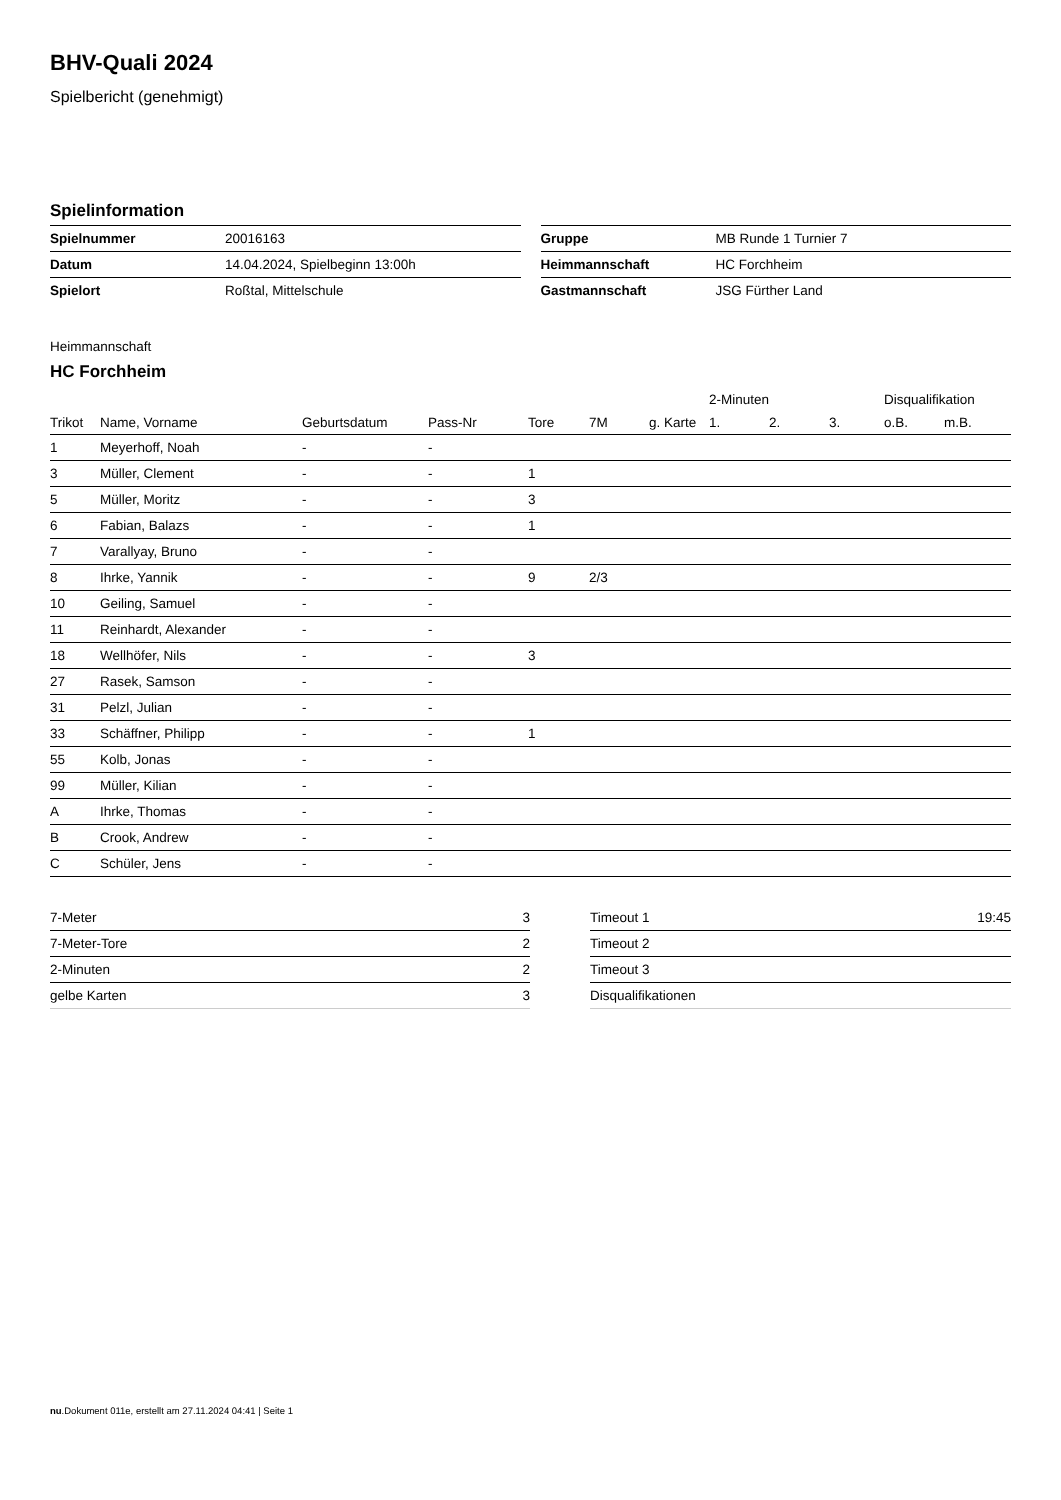BHV-Quali 2024
Spielbericht (genehmigt)
Spielinformation
| Spielnummer | 20016163 |
| Datum | 14.04.2024, Spielbeginn 13:00h |
| Spielort | Roßtal, Mittelschule |
| Gruppe | MB Runde 1 Turnier 7 |
| Heimmannschaft | HC Forchheim |
| Gastmannschaft | JSG Fürther Land |
Heimmannschaft
HC Forchheim
| | | | | | | | 2-Minuten | | | Disqualifikation | |
| --- | --- | --- | --- | --- | --- | --- | --- | --- | --- | --- | --- |
| Trikot | Name, Vorname | Geburtsdatum | Pass-Nr | Tore | 7M | g. Karte | 1. | 2. | 3. | o.B. | m.B. |
| 1 | Meyerhoff, Noah | - | - | | | | | | | | |
| 3 | Müller, Clement | - | - | 1 | | | | | | | |
| 5 | Müller, Moritz | - | - | 3 | | | | | | | |
| 6 | Fabian, Balazs | - | - | 1 | | | | | | | |
| 7 | Varallyay, Bruno | - | - | | | | | | | | |
| 8 | Ihrke, Yannik | - | - | 9 | 2/3 | | | | | | |
| 10 | Geiling, Samuel | - | - | | | | | | | | |
| 11 | Reinhardt, Alexander | - | - | | | | | | | | |
| 18 | Wellhöfer, Nils | - | - | 3 | | | | | | | |
| 27 | Rasek, Samson | - | - | | | | | | | | |
| 31 | Pelzl, Julian | - | - | | | | | | | | |
| 33 | Schäffner, Philipp | - | - | 1 | | | | | | | |
| 55 | Kolb, Jonas | - | - | | | | | | | | |
| 99 | Müller, Kilian | - | - | | | | | | | | |
| A | Ihrke, Thomas | - | - | | | | | | | | |
| B | Crook, Andrew | - | - | | | | | | | | |
| C | Schüler, Jens | - | - | | | | | | | | |
| 7-Meter | 3 |
| 7-Meter-Tore | 2 |
| 2-Minuten | 2 |
| gelbe Karten | 3 |
| Timeout 1 | 19:45 |
| Timeout 2 | |
| Timeout 3 | |
| Disqualifikationen | |
nu.Dokument 011e, erstellt am 27.11.2024 04:41 | Seite 1